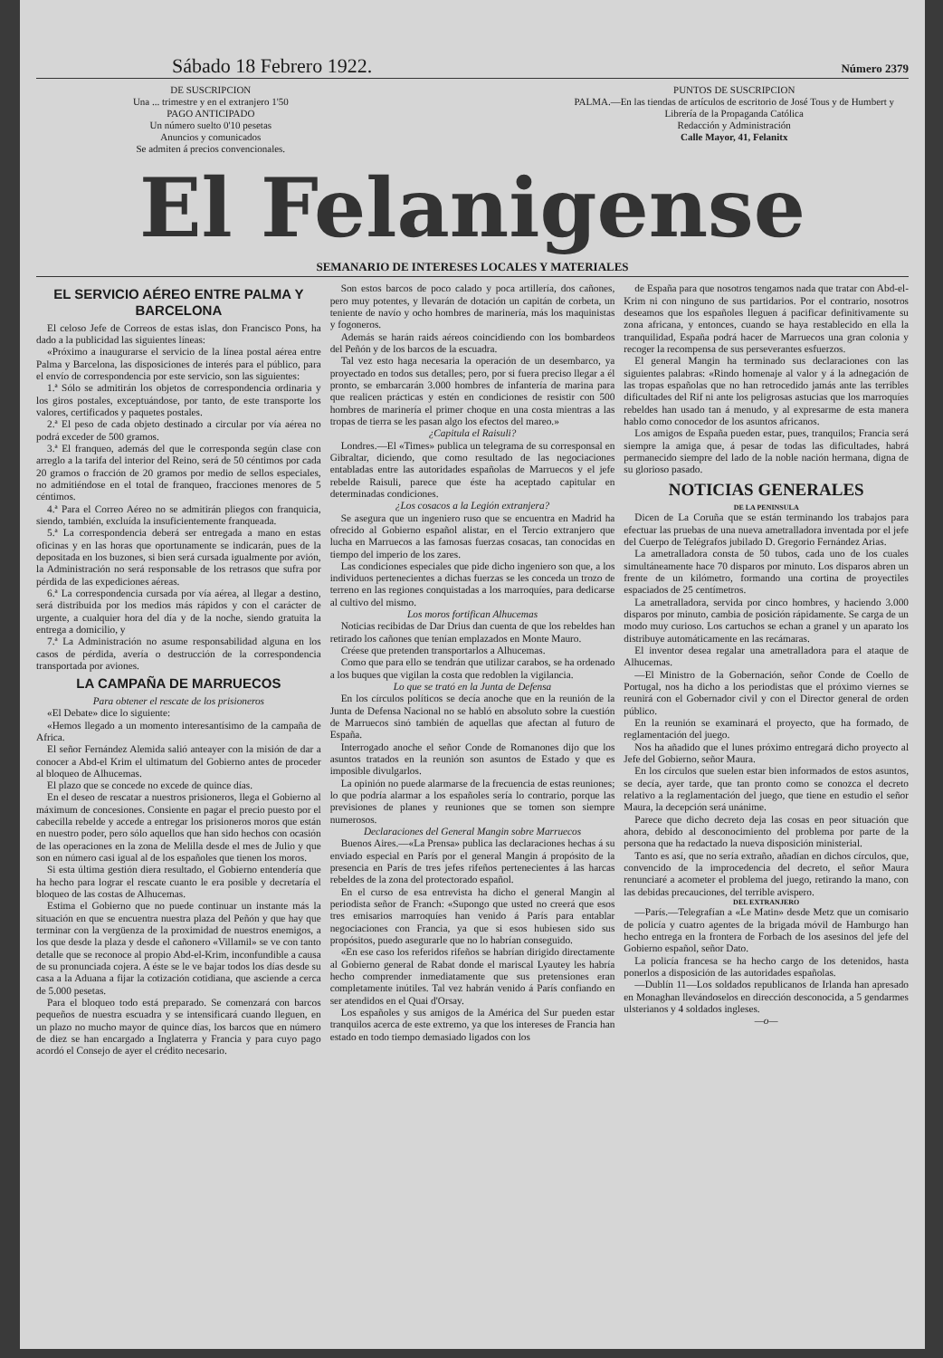Sábado 18 Febrero 1922. Número 2379
DE SUSCRIPCION
Una ... trimestre y en el extranjero 1'50
PAGO ANTICIPADO
Un número suelto 0'10 pesetas
Anuncios y comunicados
Se admiten á precios convencionales.
PUNTOS DE SUSCRIPCION
PALMA.—En las tiendas de artículos de escritorio de José Tous y de Humbert y Librería de la Propaganda Católica
Redacción y Administración
Calle Mayor, 41, Felanitx
El Felanigense
SEMANARIO DE INTERESES LOCALES Y MATERIALES
EL SERVICIO AÉREO ENTRE PALMA Y BARCELONA
El celoso Jefe de Correos de estas islas, don Francisco Pons, ha dado a la publicidad las siguientes líneas:
«Próximo a inaugurarse el servicio de la línea postal aérea entre Palma y Barcelona, las disposiciones de interés para el público, para el envío de correspondencia por este servicio, son las siguientes:
1.ª Sólo se admitirán los objetos de correspondencia ordinaria y los giros postales, exceptuándose, por tanto, de este transporte los valores, certificados y paquetes postales.
2.ª El peso de cada objeto destinado a circular por vía aérea no podrá exceder de 500 gramos.
3.ª El franqueo, además del que le corresponda según clase con arreglo a la tarifa del interior del Reino, será de 50 céntimos por cada 20 gramos o fracción de 20 gramos por medio de sellos especiales, no admitiéndose en el total de franqueo, fracciones menores de 5 céntimos.
4.ª Para el Correo Aéreo no se admitirán pliegos con franquicia, siendo, también, excluída la insuficientemente franqueada.
5.ª La correspondencia deberá ser entregada a mano en estas oficinas y en las horas que oportunamente se indicarán, pues de la depositada en los buzones, si bien será cursada igualmente por avión, la Administración no será responsable de los retrasos que sufra por pérdida de las expediciones aéreas.
6.ª La correspondencia cursada por vía aérea, al llegar a destino, será distribuida por los medios más rápidos y con el carácter de urgente, a cualquier hora del día y de la noche, siendo gratuita la entrega a domicilio, y
7.ª La Administración no asume responsabilidad alguna en los casos de pérdida, avería o destrucción de la correspondencia transportada por aviones.
LA CAMPAÑA DE MARRUECOS
Para obtener el rescate de los prisioneros
«El Debate» dice lo siguiente:
«Hemos llegado a un momento interesantísimo de la campaña de Africa.
El señor Fernández Alemida salió anteayer con la misión de dar a conocer a Abd-el Krim el ultimatum del Gobierno antes de proceder al bloqueo de Alhucemas.
El plazo que se concede no excede de quince días.
En el deseo de rescatar a nuestros prisioneros, llega el Gobierno al máximum de concesiones. Consiente en pagar el precio puesto por el cabecilla rebelde y accede a entregar los prisioneros moros que están en nuestro poder, pero sólo aquellos que han sido hechos con ocasión de las operaciones en la zona de Melilla desde el mes de Julio y que son en número casi igual al de los españoles que tienen los moros.
Si esta última gestión diera resultado, el Gobierno entendería que ha hecho para lograr el rescate cuanto le era posible y decretaría el bloqueo de las costas de Alhucemas.
Estima el Gobierno que no puede continuar un instante más la situación en que se encuentra nuestra plaza del Peñón y que hay que terminar con la vergüenza de la proximidad de nuestros enemigos, a los que desde la plaza y desde el cañonero «Villamil» se ve con tanto detalle que se reconoce al propio Abd-el-Krim, inconfundible a causa de su pronunciada cojera. A éste se le ve bajar todos los días desde su casa a la Aduana a fijar la cotización cotidiana, que asciende a cerca de 5.000 pesetas.
Para el bloqueo todo está preparado. Se comenzará con barcos pequeños de nuestra escuadra y se intensificará cuando lleguen, en un plazo no mucho mayor de quince días, los barcos que en número de diez se han encargado a Inglaterra y Francia y para cuyo pago acordó el Consejo de ayer el crédito necesario.
Son estos barcos de poco calado y poca artillería, dos cañones, pero muy potentes, y llevarán de dotación un capitán de corbeta, un teniente de navío y ocho hombres de marinería, más los maquinistas y fogoneros.
Además se harán raids aéreos coincidiendo con los bombardeos del Peñón y de los barcos de la escuadra.
Tal vez esto haga necesaria la operación de un desembarco, ya proyectado en todos sus detalles; pero, por si fuera preciso llegar a él pronto, se embarcarán 3.000 hombres de infantería de marina para que realicen prácticas y estén en condiciones de resistir con 500 hombres de marinería el primer choque en una costa mientras a las tropas de tierra se les pasan algo los efectos del mareo.»
¿Capitula el Raisuli?
Londres.—El «Times» publica un telegrama de su corresponsal en Gibraltar, diciendo, que como resultado de las negociaciones entabladas entre las autoridades españolas de Marruecos y el jefe rebelde Raisuli, parece que éste ha aceptado capitular en determinadas condiciones.
¿Los cosacos a la Legión extranjera?
Se asegura que un ingeniero ruso que se encuentra en Madrid ha ofrecido al Gobierno español alistar, en el Tercio extranjero que lucha en Marruecos a las famosas fuerzas cosacas, tan conocidas en tiempo del imperio de los zares.
Las condiciones especiales que pide dicho ingeniero son que, a los individuos pertenecientes a dichas fuerzas se les conceda un trozo de terreno en las regiones conquistadas a los marroquíes, para dedicarse al cultivo del mismo.
Los moros fortifican Alhucemas
Noticias recibidas de Dar Drius dan cuenta de que los rebeldes han retirado los cañones que tenían emplazados en Monte Mauro.
Créese que pretenden transportarlos a Alhucemas.
Como que para ello se tendrán que utilizar carabos, se ha ordenado a los buques que vigilan la costa que redoblen la vigilancia.
Lo que se trató en la Junta de Defensa
En los círculos políticos se decía anoche que en la reunión de la Junta de Defensa Nacional no se habló en absoluto sobre la cuestión de Marruecos sinó también de aquellas que afectan al futuro de España.
Interrogado anoche el señor Conde de Romanones dijo que los asuntos tratados en la reunión son asuntos de Estado y que es imposible divulgarlos.
La opinión no puede alarmarse de la frecuencia de estas reuniones; lo que podría alarmar a los españoles sería lo contrario, porque las previsiones de planes y reuniones que se tomen son siempre numerosos.
Declaraciones del General Mangin sobre Marruecos
Buenos Aires.—«La Prensa» publica las declaraciones hechas á su enviado especial en París por el general Mangin á propósito de la presencia en París de tres jefes rifeños pertenecientes á las harcas rebeldes de la zona del protectorado español.
En el curso de esa entrevista ha dicho el general Mangin al periodista señor de Franch: «Supongo que usted no creerá que esos tres emisarios marroquíes han venido á París para entablar negociaciones con Francia, ya que si esos hubiesen sido sus propósitos, puedo asegurarle que no lo habrían conseguido.
«En ese caso los referidos rifeños se habrían dirigido directamente al Gobierno general de Rabat donde el mariscal Lyautey les habría hecho comprender inmediatamente que sus pretensiones eran completamente inútiles. Tal vez habrán venido á París confiando en ser atendidos en el Quai d'Orsay.
Los españoles y sus amigos de la América del Sur pueden estar tranquilos acerca de este extremo, ya que los intereses de Francia han estado en todo tiempo demasiado ligados con los
de España para que nosotros tengamos nada que tratar con Abd-el-Krim ni con ninguno de sus partidarios. Por el contrario, nosotros deseamos que los españoles lleguen á pacificar definitivamente su zona africana, y entonces, cuando se haya restablecido en ella la tranquilidad, España podrá hacer de Marruecos una gran colonia y recoger la recompensa de sus perseverantes esfuerzos.
El general Mangin ha terminado sus declaraciones con las siguientes palabras: «Rindo homenaje al valor y á la adnegación de las tropas españolas que no han retrocedido jamás ante las terribles dificultades del Rif ni ante los peligrosas astucias que los marroquíes rebeldes han usado tan á menudo, y al expresarme de esta manera hablo como conocedor de los asuntos africanos.
Los amigos de España pueden estar, pues, tranquilos; Francia será siempre la amiga que, á pesar de todas las dificultades, habrá permanecido siempre del lado de la noble nación hermana, digna de su glorioso pasado.
NOTICIAS GENERALES
DE LA PENINSULA
Dicen de La Coruña que se están terminando los trabajos para efectuar las pruebas de una nueva ametralladora inventada por el jefe del Cuerpo de Telégrafos jubilado D. Gregorio Fernández Arias.
La ametralladora consta de 50 tubos, cada uno de los cuales simultáneamente hace 70 disparos por minuto. Los disparos abren un frente de un kilómetro, formando una cortina de proyectiles espaciados de 25 centímetros.
La ametralladora, servida por cinco hombres, y haciendo 3.000 disparos por minuto, cambia de posición rápidamente. Se carga de un modo muy curioso. Los cartuchos se echan a granel y un aparato los distribuye automáticamente en las recámaras.
El inventor desea regalar una ametralladora para el ataque de Alhucemas.
—El Ministro de la Gobernación, señor Conde de Coello de Portugal, nos ha dicho a los periodistas que el próximo viernes se reunirá con el Gobernador civil y con el Director general de orden público.
En la reunión se examinará el proyecto, que ha formado, de reglamentación del juego.
Nos ha añadido que el lunes próximo entregará dicho proyecto al Jefe del Gobierno, señor Maura.
En los círculos que suelen estar bien informados de estos asuntos, se decía, ayer tarde, que tan pronto como se conozca el decreto relativo a la reglamentación del juego, que tiene en estudio el señor Maura, la decepción será unánime.
Parece que dicho decreto deja las cosas en peor situación que ahora, debido al desconocimiento del problema por parte de la persona que ha redactado la nueva disposición ministerial.
Tanto es así, que no sería extraño, añadían en dichos círculos, que, convencido de la improcedencia del decreto, el señor Maura renunciaré a acometer el problema del juego, retirando la mano, con las debidas precauciones, del terrible avispero.
DEL EXTRANJERO
—París.—Telegrafían a «Le Matin» desde Metz que un comisario de policía y cuatro agentes de la brigada móvil de Hamburgo han hecho entrega en la frontera de Forbach de los asesinos del jefe del Gobierno español, señor Dato.
La policía francesa se ha hecho cargo de los detenidos, hasta ponerlos a disposición de las autoridades españolas.
—Dublín 11—Los soldados republicanos de Irlanda han apresado en Monaghan llevándoselos en dirección desconocida, a 5 gendarmes ulsterianos y 4 soldados ingleses.
—o—